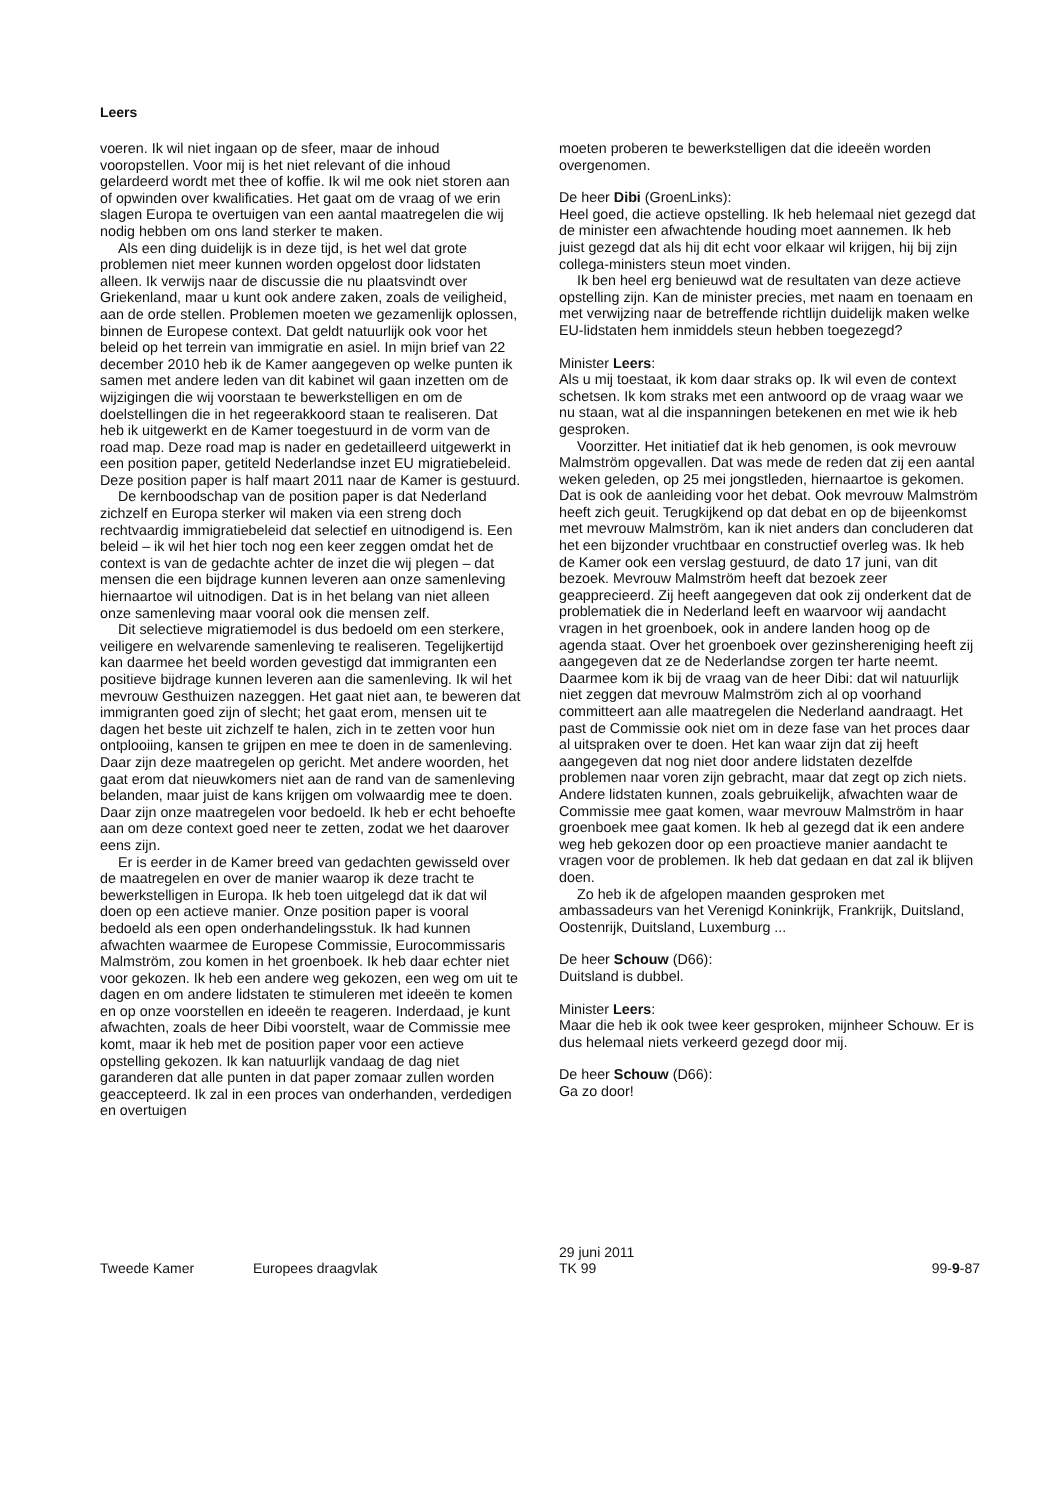Leers
voeren. Ik wil niet ingaan op de sfeer, maar de inhoud vooropstellen. Voor mij is het niet relevant of die inhoud gelardeerd wordt met thee of koffie. Ik wil me ook niet storen aan of opwinden over kwalificaties. Het gaat om de vraag of we erin slagen Europa te overtuigen van een aantal maatregelen die wij nodig hebben om ons land sterker te maken.
Als een ding duidelijk is in deze tijd, is het wel dat grote problemen niet meer kunnen worden opgelost door lidstaten alleen. Ik verwijs naar de discussie die nu plaatsvindt over Griekenland, maar u kunt ook andere zaken, zoals de veiligheid, aan de orde stellen. Problemen moeten we gezamenlijk oplossen, binnen de Europese context. Dat geldt natuurlijk ook voor het beleid op het terrein van immigratie en asiel. In mijn brief van 22 december 2010 heb ik de Kamer aangegeven op welke punten ik samen met andere leden van dit kabinet wil gaan inzetten om de wijzigingen die wij voorstaan te bewerkstelligen en om de doelstellingen die in het regeerakkoord staan te realiseren. Dat heb ik uitgewerkt en de Kamer toegestuurd in de vorm van de road map. Deze road map is nader en gedetailleerd uitgewerkt in een position paper, getiteld Nederlandse inzet EU migratiebeleid. Deze position paper is half maart 2011 naar de Kamer is gestuurd.
De kernboodschap van de position paper is dat Nederland zichzelf en Europa sterker wil maken via een streng doch rechtvaardig immigratiebeleid dat selectief en uitnodigend is. Een beleid – ik wil het hier toch nog een keer zeggen omdat het de context is van de gedachte achter de inzet die wij plegen – dat mensen die een bijdrage kunnen leveren aan onze samenleving hiernaartoe wil uitnodigen. Dat is in het belang van niet alleen onze samenleving maar vooral ook die mensen zelf.
Dit selectieve migratiemodel is dus bedoeld om een sterkere, veiligere en welvarende samenleving te realiseren. Tegelijkertijd kan daarmee het beeld worden gevestigd dat immigranten een positieve bijdrage kunnen leveren aan die samenleving. Ik wil het mevrouw Gesthuizen nazeggen. Het gaat niet aan, te beweren dat immigranten goed zijn of slecht; het gaat erom, mensen uit te dagen het beste uit zichzelf te halen, zich in te zetten voor hun ontplooiing, kansen te grijpen en mee te doen in de samenleving. Daar zijn deze maatregelen op gericht. Met andere woorden, het gaat erom dat nieuwkomers niet aan de rand van de samenleving belanden, maar juist de kans krijgen om volwaardig mee te doen. Daar zijn onze maatregelen voor bedoeld. Ik heb er echt behoefte aan om deze context goed neer te zetten, zodat we het daarover eens zijn.
Er is eerder in de Kamer breed van gedachten gewisseld over de maatregelen en over de manier waarop ik deze tracht te bewerkstelligen in Europa. Ik heb toen uitgelegd dat ik dat wil doen op een actieve manier. Onze position paper is vooral bedoeld als een open onderhandelingsstuk. Ik had kunnen afwachten waarmee de Europese Commissie, Eurocommissaris Malmström, zou komen in het groenboek. Ik heb daar echter niet voor gekozen. Ik heb een andere weg gekozen, een weg om uit te dagen en om andere lidstaten te stimuleren met ideeën te komen en op onze voorstellen en ideeën te reageren. Inderdaad, je kunt afwachten, zoals de heer Dibi voorstelt, waar de Commissie mee komt, maar ik heb met de position paper voor een actieve opstelling gekozen. Ik kan natuurlijk vandaag de dag niet garanderen dat alle punten in dat paper zomaar zullen worden geaccepteerd. Ik zal in een proces van onderhanden, verdedigen en overtuigen
moeten proberen te bewerkstelligen dat die ideeën worden overgenomen.
De heer Dibi (GroenLinks):
Heel goed, die actieve opstelling. Ik heb helemaal niet gezegd dat de minister een afwachtende houding moet aannemen. Ik heb juist gezegd dat als hij dit echt voor elkaar wil krijgen, hij bij zijn collega-ministers steun moet vinden.
Ik ben heel erg benieuwd wat de resultaten van deze actieve opstelling zijn. Kan de minister precies, met naam en toenaam en met verwijzing naar de betreffende richtlijn duidelijk maken welke EU-lidstaten hem inmiddels steun hebben toegezegd?
Minister Leers:
Als u mij toestaat, ik kom daar straks op. Ik wil even de context schetsen. Ik kom straks met een antwoord op de vraag waar we nu staan, wat al die inspanningen betekenen en met wie ik heb gesproken.
Voorzitter. Het initiatief dat ik heb genomen, is ook mevrouw Malmström opgevallen. Dat was mede de reden dat zij een aantal weken geleden, op 25 mei jongstleden, hiernaartoe is gekomen. Dat is ook de aanleiding voor het debat. Ook mevrouw Malmström heeft zich geuit. Terugkijkend op dat debat en op de bijeenkomst met mevrouw Malmström, kan ik niet anders dan concluderen dat het een bijzonder vruchtbaar en constructief overleg was. Ik heb de Kamer ook een verslag gestuurd, de dato 17 juni, van dit bezoek. Mevrouw Malmström heeft dat bezoek zeer geapprecieerd. Zij heeft aangegeven dat ook zij onderkent dat de problematiek die in Nederland leeft en waarvoor wij aandacht vragen in het groenboek, ook in andere landen hoog op de agenda staat. Over het groenboek over gezinshereniging heeft zij aangegeven dat ze de Nederlandse zorgen ter harte neemt. Daarmee kom ik bij de vraag van de heer Dibi: dat wil natuurlijk niet zeggen dat mevrouw Malmström zich al op voorhand committeert aan alle maatregelen die Nederland aandraagt. Het past de Commissie ook niet om in deze fase van het proces daar al uitspraken over te doen. Het kan waar zijn dat zij heeft aangegeven dat nog niet door andere lidstaten dezelfde problemen naar voren zijn gebracht, maar dat zegt op zich niets. Andere lidstaten kunnen, zoals gebruikelijk, afwachten waar de Commissie mee gaat komen, waar mevrouw Malmström in haar groenboek mee gaat komen. Ik heb al gezegd dat ik een andere weg heb gekozen door op een proactieve manier aandacht te vragen voor de problemen. Ik heb dat gedaan en dat zal ik blijven doen.
Zo heb ik de afgelopen maanden gesproken met ambassadeurs van het Verenigd Koninkrijk, Frankrijk, Duitsland, Oostenrijk, Duitsland, Luxemburg ...
De heer Schouw (D66):
Duitsland is dubbel.
Minister Leers:
Maar die heb ik ook twee keer gesproken, mijnheer Schouw. Er is dus helemaal niets verkeerd gezegd door mij.
De heer Schouw (D66):
Ga zo door!
Tweede Kamer Europees draagvlak
29 juni 2011
TK 99
99-9-87